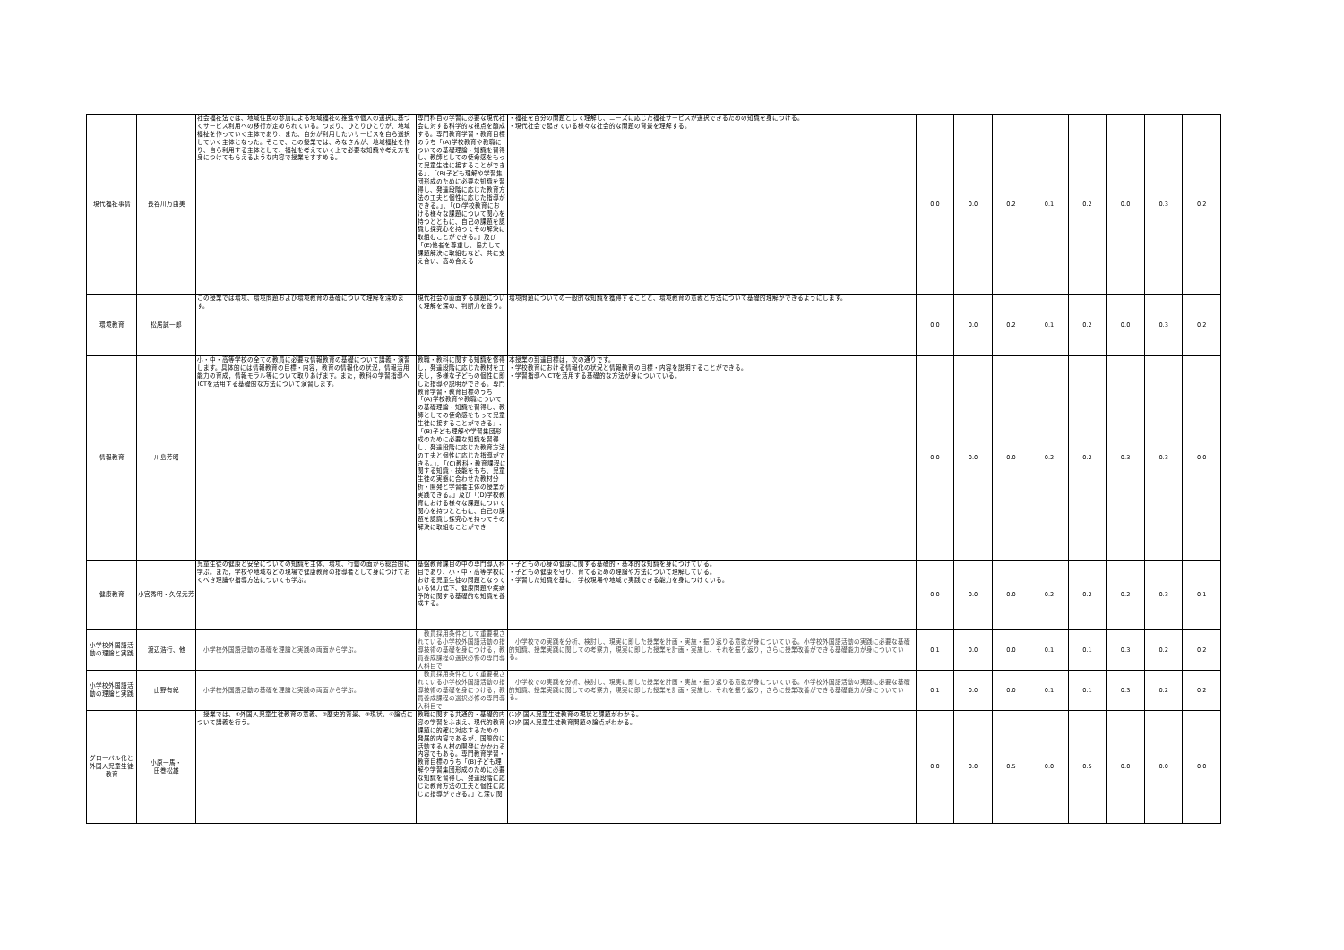| 現代福祉事情 | 長谷川万由美 | 社会福祉法では、地域住民の参加による地域福祉の推進や個人の選択に基づくサービス利用への移行が定められている。つまり、ひとりひとりが、地域福祉を作っていく主体であり、また、自分が利用したいサービスを自ら選択していく主体となった。そこで、この授業では、みなさんが、地域福祉を作り、自ら利用する主体として、福祉を考えていく上で必要な知識や考え方を身につけてもらえるような内容で授業をすすめる。 | 専門科目の学習に必要な現代社会に対する科学的な視点を醸成する。専門教育学習・教育目標のうち「(A)学校教育や教職についての基礎理論・知識を習得し、教師としての使命感をもって児童生徒に接することができる」、「(B)子ども理解や学習集団形成のために必要な知識を習得し、発達段階に応じた教育方法の工夫と個性に応じた指導ができる。」、「(D)学校教育における様々な課題について関心を持つとともに、自己の課題を認識し探究心を持ってその解決に取組むことができる。」及び「(E)他者を尊重し、協力して課題解決に取組むなど、共に支え合い、高め合える | ・福祉を自分の問題として理解し、ニーズに応じた福祉サービスが選択できるための知識を身につける。 ・現代社会で起きている様々な社会的な問題の背景を理解する。 | 0.0 | 0.0 | 0.2 | 0.1 | 0.2 | 0.0 | 0.3 | 0.2 |
| 環境教育 | 松居誠一郎 | この授業では環境、環境問題および環境教育の基礎について理解を深めます。 | 現代社会の直面する課題について理解を深め、判断力を養う。 | 環境問題についての一般的な知識を獲得することと、環境教育の意義と方法について基礎的理解ができるようにします。 | 0.0 | 0.0 | 0.2 | 0.1 | 0.2 | 0.0 | 0.3 | 0.2 |
| 情報教育 | 川島芳昭 | 小・中・高等学校の全ての教員に必要な情報教育の基礎について講義・演習します。具体的には情報教育の目標・内容，教育の情報化の状況，情報活用能力の育成，情報モラル等について取りあげます。また，教科の学習指導へICTを活用する基礎的な方法について演習します。 | 教職・教科に関する知識を修得し，発達段階に応じた教材を工夫し，多様な子どもの個性に即した指導や説明ができる。専門教育学習・教育目標のうち「(A)学校教育や教職についての基礎理論・知識を習得し、教師としての使命感をもって児童生徒に接することができる」、「(B)子ども理解や学習集団形成のために必要な知識を習得し、発達段階に応じた教育方法の工夫と個性に応じた指導ができる。」、「(C)教科・教育課程に関する知識・技能をもち、児童生徒の実態に合わせた教材分析・開発と学習者主体の授業が実践できる。」及び「(D)学校教育における様々な課題について関心を持つとともに、自己の課題を認識し探究心を持ってその解決に取組むことができ | 本授業の到達目標は，次の通りです。 ・学校教育における情報化の状況と情報教育の目標・内容を説明することができる。 ・学習指導へICTを活用する基礎的な方法が身についている。 | 0.0 | 0.0 | 0.0 | 0.2 | 0.2 | 0.3 | 0.3 | 0.0 |
| 健康教育 | 小宮秀明・久保元芳 | 児童生徒の健康と安全についての知識を主体、環境、行動の面から総合的に学ぶ。また，学校や地域などの現場で健康教育の指導者として身につけておくべき理論や指導方法についても学ぶ。 | 基盤教育課目の中の専門導入科目であり、小・中・高等学校における児童生徒の問題となっている体力低下、健康問題や疾病予防に関する基礎的な知識を養成する。 | ・子どもの心身の健康に関する基礎的・基本的な知識を身につけている。 ・子どもの健康を守り、育てるための理論や方法について理解している。 ・学習した知識を基に，学校現場や地域で実践できる能力を身につけている。 | 0.0 | 0.0 | 0.0 | 0.2 | 0.2 | 0.2 | 0.3 | 0.1 |
| 小学校外国語活動の理論と実践 | 渡辺浩行、他 | 小学校外国語活動の基礎を理論と実践の両面から学ぶ。 | 教員採用条件として重要視されている小学校外国語活動の指導技術の基礎を身につける，教員養成課程の選択必修の専門導入科目で | 小学校での実践を分析、検討し、現実に即した授業を計画・実施・振り返りる意欲が身についている。小学校外国語活動の実践に必要な基礎的知識、授業実践に関しての考察力，現実に即した授業を計画・実施し、それを振り返り，さらに授業改善ができる基礎能力が身についている。 | 0.1 | 0.0 | 0.0 | 0.1 | 0.1 | 0.3 | 0.2 | 0.2 |
| 小学校外国語活動の理論と実践 | 山野有紀 | 小学校外国語活動の基礎を理論と実践の両面から学ぶ。 | 教員採用条件として重要視されている小学校外国語活動の指導技術の基礎を身につける，教員養成課程の選択必修の専門導入科目で | 小学校での実践を分析、検討し、現実に即した授業を計画・実施・振り返りる意欲が身についている。小学校外国語活動の実践に必要な基礎的知識、授業実践に関しての考察力，現実に即した授業を計画・実施し、それを振り返り，さらに授業改善ができる基礎能力が身についている。 | 0.1 | 0.0 | 0.0 | 0.1 | 0.1 | 0.3 | 0.2 | 0.2 |
| グローバル化と外国人児童生徒教育 | 小原一馬・ 田巻松雄 | 授業では、①外国人児童生徒教育の意義、②歴史的背景、③現状、④論点について講義を行う。 | 教職に関する共通的・基礎的内容の学習をふまえ、現代的教育課題に的確に対応するための 発展的内容であるが、国際的に活動する人材の開発にかかわる内容でもある。専門教育学習・教育目標のうち「(B)子ども理解や学習集団形成のために必要な知識を習得し、発達段階に応じた教育方法の工夫と個性に応じた指導ができる。」と深い関 | (1)外国人児童生徒教育の現状と課題がわかる。 (2)外国人児童生徒教育問題の論点がわかる。 | 0.0 | 0.0 | 0.5 | 0.0 | 0.5 | 0.0 | 0.0 | 0.0 |